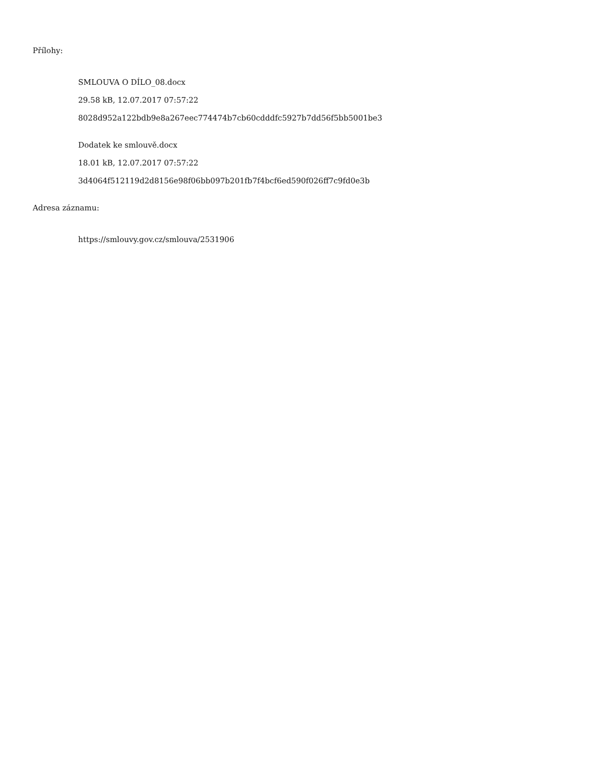Přílohy:
SMLOUVA O DÍLO_08.docx
29.58 kB, 12.07.2017 07:57:22
8028d952a122bdb9e8a267eec774474b7cb60cdddfc5927b7dd56f5bb5001be3
Dodatek ke smlouvě.docx
18.01 kB, 12.07.2017 07:57:22
3d4064f512119d2d8156e98f06bb097b201fb7f4bcf6ed590f026ff7c9fd0e3b
Adresa záznamu:
https://smlouvy.gov.cz/smlouva/2531906